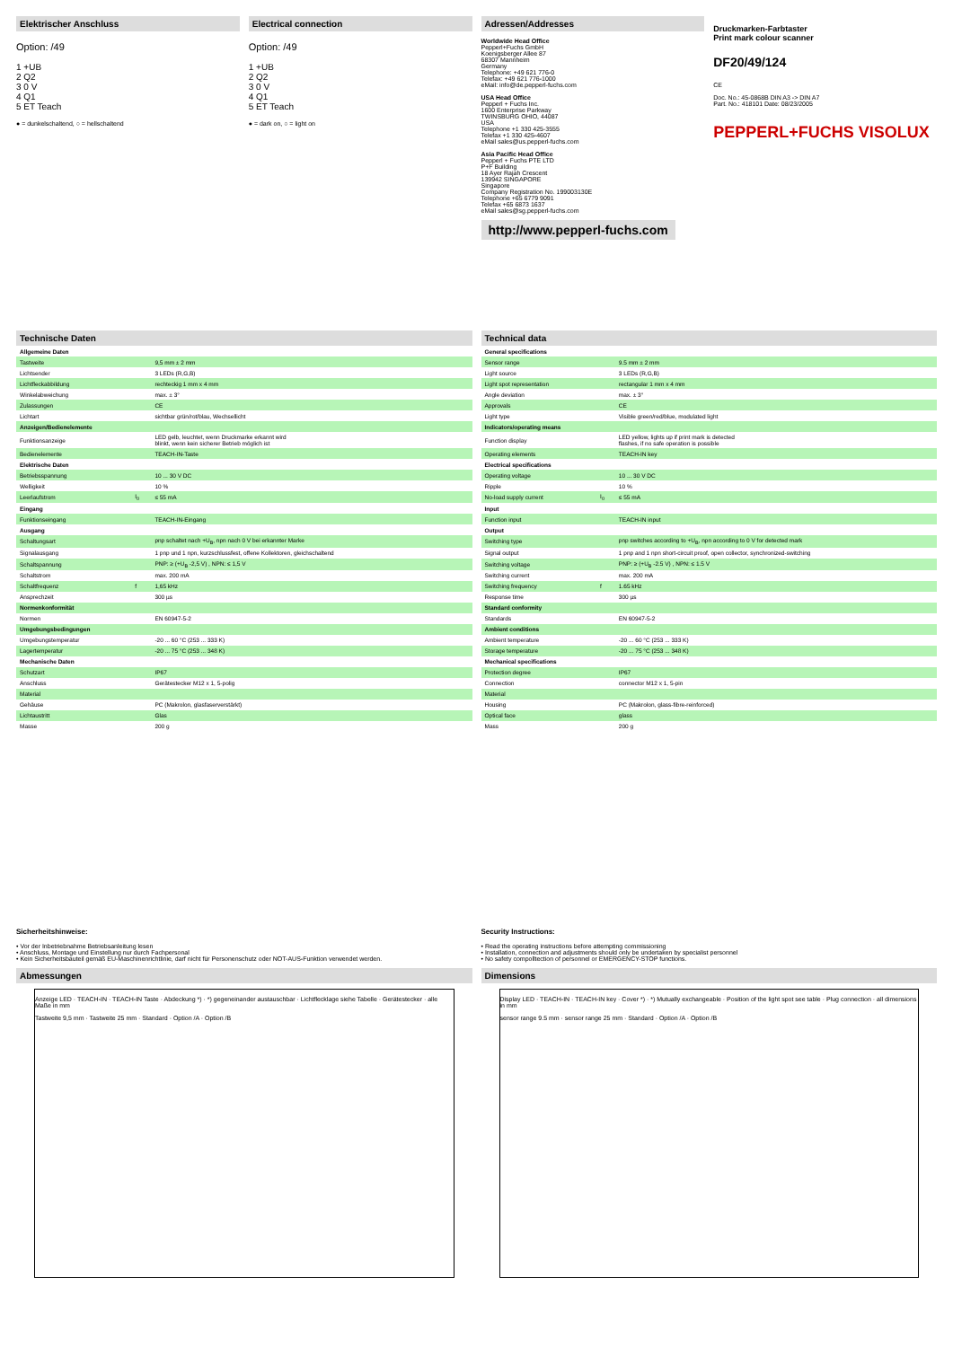Elektrischer Anschluss
Option: /49
1 +UB
2 Q2
3 0 V
4 Q1
5 ET Teach
● = dunkelschaltend, ○ = hellschaltend
Electrical connection
Option: /49
1 +UB
2 Q2
3 0 V
4 Q1
5 ET Teach
● = dark on, ○ = light on
Adressen/Addresses
Worldwide Head Office
Pepperl+Fuchs GmbH
Koenigsberger Allee 87
68307 Mannheim
Germany
Telephone: +49 621 776-0
Telefax: +49 621 776-1000
eMail: info@de.pepperl-fuchs.com
USA Head Office
Pepperl + Fuchs Inc.
1600 Enterprise Parkway
TWINSBURG OHIO, 44087
USA
Telephone +1 330 425-3555
Telefax +1 330 425-4607
eMail sales@us.pepperl-fuchs.com
Asia Pacific Head Office
Pepperl + Fuchs PTE LTD
P+F Building
18 Ayer Rajah Crescent
139942 SINGAPORE
Singapore
Company Registration No. 199003130E
Telephone +65 6779 9091
Telefax +65 6873 1637
eMail sales@sg.pepperl-fuchs.com
http://www.pepperl-fuchs.com
Druckmarken-Farbtaster
Print mark colour scanner
DF20/49/124
CE
Doc. No.: 45-0868B DIN A3 -> DIN A7
Part. No.: 418101 Date: 08/23/2005
PEPPERL+FUCHS VISOLUX
Technische Daten
| Allgemeine Daten | | |
| Tastweite | | 9,5 mm ± 2 mm |
| Lichtsender | | 3 LEDs (R,G,B) |
| Lichtfleckabbildung | | rechteckig 1 mm x 4 mm |
| Winkelabweichung | | max. ± 3° |
| Zulassungen | | CE |
| Lichtart | | sichtbar grün/rot/blau, Wechsellicht |
| Anzeigen/Bedienelemente | | |
| Funktionsanzeige | | LED gelb, leuchtet, wenn Druckmarke erkannt wird blinkt, wenn kein sicherer Betrieb möglich ist |
| Bedienelemente | | TEACH-IN-Taste |
| Elektrische Daten | | |
| Betriebsspannung | | 10 ... 30 V DC |
| Welligkeit | | 10 % |
| Leerlaufstrom | I<sub>0</sub> | ≤ 55 mA |
| Eingang | | |
| Funktionseingang | | TEACH-IN-Eingang |
| Ausgang | | |
| Schaltungsart | | pnp schaltet nach +U<sub>B</sub>, npn nach 0 V bei erkannter Marke |
| Signalausgang | | 1 pnp und 1 npn, kurzschlussfest, offene Kollektoren, gleichschaltend |
| Schaltspannung | | PNP: ≥ (+U<sub>B</sub> -2,5 V) , NPN: ≤ 1,5 V |
| Schaltstrom | | max. 200 mA |
| Schaltfrequenz | f | 1,65 kHz |
| Ansprechzeit | | 300 µs |
| Normenkonformität | | |
| Normen | | EN 60947-5-2 |
| Umgebungsbedingungen | | |
| Umgebungstemperatur | | -20 ... 60 °C (253 ... 333 K) |
| Lagertemperatur | | -20 ... 75 °C (253 ... 348 K) |
| Mechanische Daten | | |
| Schutzart | | IP67 |
| Anschluss | | Gerätestecker M12 x 1, 5-polig |
| Material | | |
| Gehäuse | | PC (Makrolon, glasfaserverstärkt) |
| Lichtaustritt | | Glas |
| Masse | | 200 g |
Technical data
| General specifications | | |
| Sensor range | | 9.5 mm ± 2 mm |
| Light source | | 3 LEDs (R,G,B) |
| Light spot representation | | rectangular 1 mm x 4 mm |
| Angle deviation | | max. ± 3° |
| Approvals | | CE |
| Light type | | Visible green/red/blue, modulated light |
| Indicators/operating means | | |
| Function display | | LED yellow, lights up if print mark is detected flashes, if no safe operation is possible |
| Operating elements | | TEACH-IN key |
| Electrical specifications | | |
| Operating voltage | | 10 ... 30 V DC |
| Ripple | | 10 % |
| No-load supply current | I<sub>0</sub> | ≤ 55 mA |
| Input | | |
| Function input | | TEACH-IN input |
| Output | | |
| Switching type | | pnp switches according to +U<sub>B</sub>, npn according to 0 V for detected mark |
| Signal output | | 1 pnp and 1 npn short-circuit proof, open collector, synchronized-switching |
| Switching voltage | | PNP: ≥ (+U<sub>B</sub> -2.5 V) , NPN: ≤ 1.5 V |
| Switching current | | max. 200 mA |
| Switching frequency | f | 1.65 kHz |
| Response time | | 300 µs |
| Standard conformity | | |
| Standards | | EN 60947-5-2 |
| Ambient conditions | | |
| Ambient temperature | | -20 ... 60 °C (253 ... 333 K) |
| Storage temperature | | -20 ... 75 °C (253 ... 348 K) |
| Mechanical specifications | | |
| Protection degree | | IP67 |
| Connection | | connector M12 x 1, 5-pin |
| Material | | |
| Housing | | PC (Makrolon, glass-fibre-reinforced) |
| Optical face | | glass |
| Mass | | 200 g |
Sicherheitshinweise:
• Vor der Inbetriebnahme Betriebsanleitung lesen
• Anschluss, Montage und Einstellung nur durch Fachpersonal
• Kein Sicherheitsbauteil gemäß EU-Maschinenrichtlinie, darf nicht für Personenschutz oder NOT-AUS-Funktion verwendet werden.
Abmessungen
Anzeige LED · TEACH-IN · TEACH-IN Taste · Abdeckung *) · *) gegeneinander austauschbar · Lichtflecklage siehe Tabelle · Gerätestecker · alle Maße in mm
Tastweite 9,5 mm · Tastweite 25 mm · Standard · Option /A · Option /B
Security Instructions:
• Read the operating instructions before attempting commissioning
• Installation, connection and adjustments should only be undertaken by specialist personnel
• No safety compolltection of personnel or EMERGENCY-STOP functions.
Dimensions
Display LED · TEACH-IN · TEACH-IN key · Cover *) · *) Mutually exchangeable · Position of the light spot see table · Plug connection · all dimensions in mm
sensor range 9.5 mm · sensor range 25 mm · Standard · Option /A · Option /B